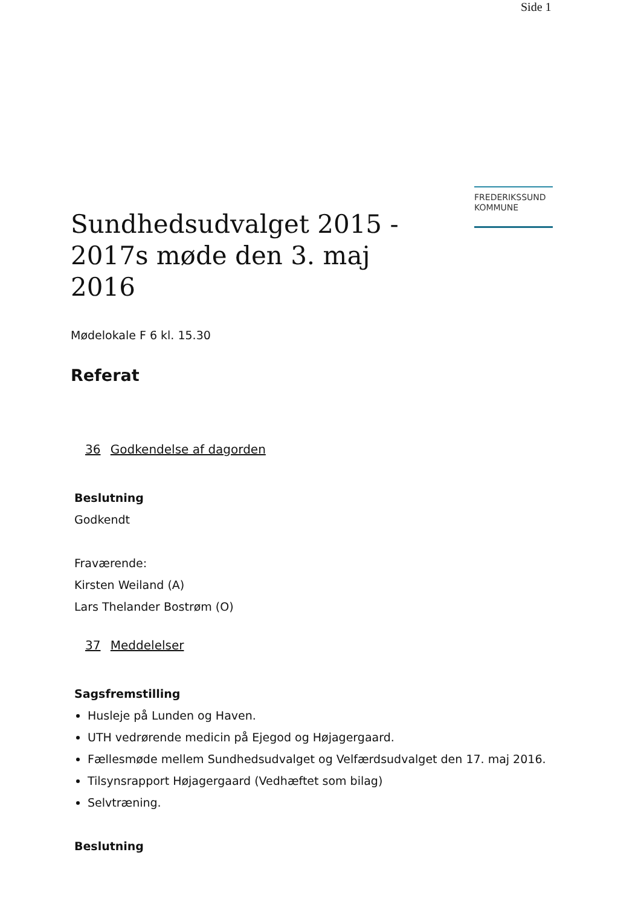Side 1
FREDERIKSSUND
KOMMUNE
Sundhedsudvalget 2015 - 2017s møde den 3. maj 2016
Mødelokale F 6 kl. 15.30
Referat
36 Godkendelse af dagorden
Beslutning
Godkendt
Fraværende:
Kirsten Weiland (A)
Lars Thelander Bostrøm (O)
37 Meddelelser
Sagsfremstilling
Husleje på Lunden og Haven.
UTH vedrørende medicin på Ejegod og Højagergaard.
Fællesmøde mellem Sundhedsudvalget og Velfærdsudvalget den 17. maj 2016.
Tilsynsrapport Højagergaard (Vedhæftet som bilag)
Selvtræning.
Beslutning